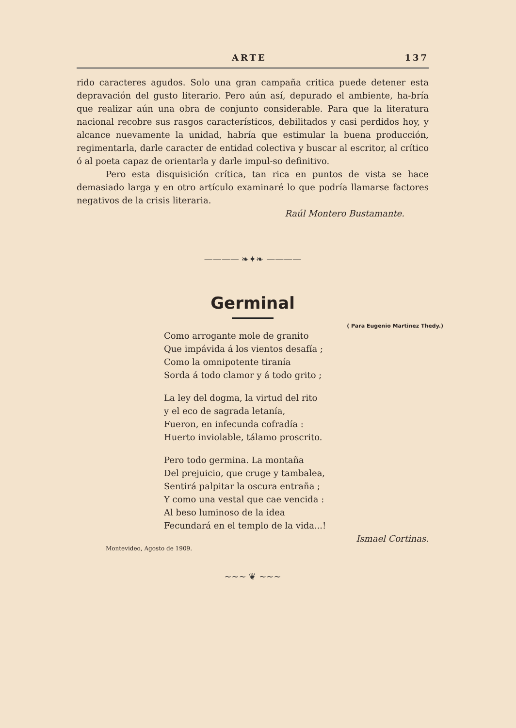ARTE 137
rido caracteres agudos. Solo una gran campaña critica puede detener esta depravación del gusto literario. Pero aún así, depurado el ambiente, ha-bría que realizar aún una obra de conjunto considerable. Para que la literatura nacional recobre sus rasgos característicos, debilitados y casi perdidos hoy, y alcance nuevamente la unidad, habría que estimular la buena producción, regimentarla, darle caracter de entidad colectiva y buscar al escritor, al crítico ó al poeta capaz de orientarla y darle impul-so definitivo.
Pero esta disquisición crítica, tan rica en puntos de vista se hace demasiado larga y en otro artículo examinaré lo que podría llamarse factores negativos de la crisis literaria.
Raúl Montero Bustamante.
———— ❧✦❧ ————
Germinal
( Para Eugenio Martinez Thedy.)
Como arrogante mole de granito
Que impávida á los vientos desafía ;
Como la omnipotente tiranía
Sorda á todo clamor y á todo grito ;
La ley del dogma, la virtud del rito
y el eco de sagrada letanía,
Fueron, en infecunda cofradía :
Huerto inviolable, tálamo proscrito.
Pero todo germina. La montaña
Del prejuicio, que cruge y tambalea,
Sentirá palpitar la oscura entraña ;
Y como una vestal que cae vencida :
Al beso luminoso de la idea
Fecundará en el templo de la vida...!
Ismael Cortinas.
Montevideo, Agosto de 1909.
~~~ ❦ ~~~